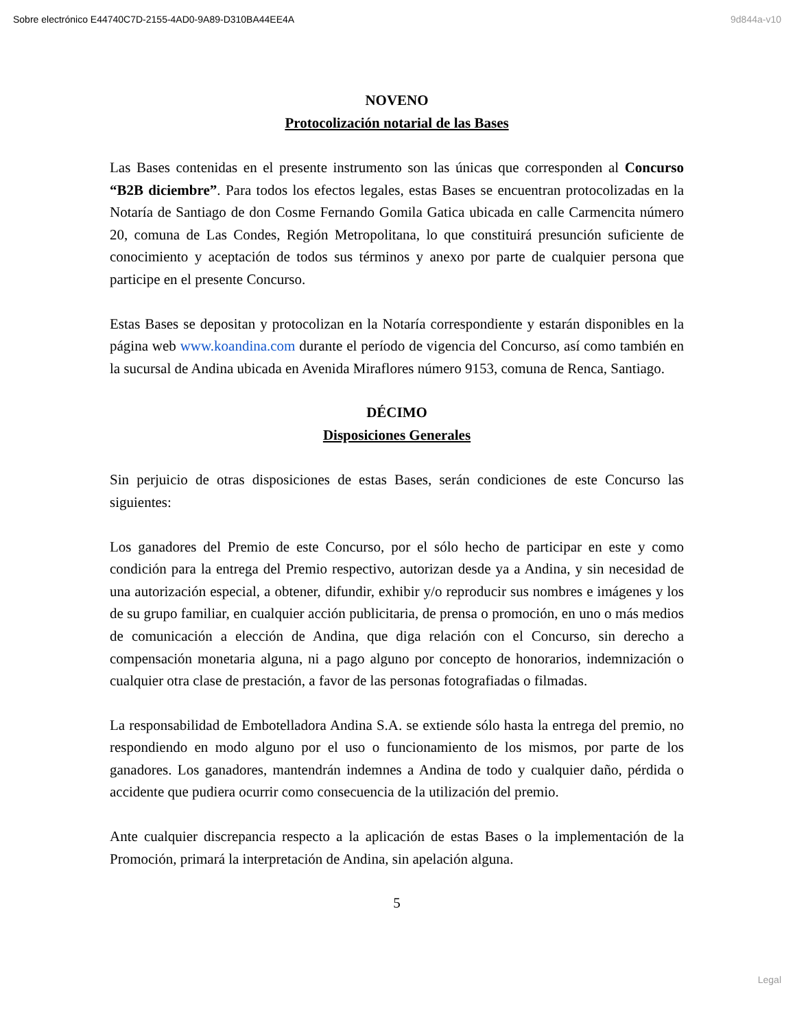Sobre electrónico E44740C7D-2155-4AD0-9A89-D310BA44EE4A 9d844a-v10
NOVENO
Protocolización notarial de las Bases
Las Bases contenidas en el presente instrumento son las únicas que corresponden al Concurso “B2B diciembre”. Para todos los efectos legales, estas Bases se encuentran protocolizadas en la Notaría de Santiago de don Cosme Fernando Gomila Gatica ubicada en calle Carmencita número 20, comuna de Las Condes, Región Metropolitana, lo que constituirá presunción suficiente de conocimiento y aceptación de todos sus términos y anexo por parte de cualquier persona que participe en el presente Concurso.
Estas Bases se depositan y protocolizan en la Notaría correspondiente y estarán disponibles en la página web www.koandina.com durante el período de vigencia del Concurso, así como también en la sucursal de Andina ubicada en Avenida Miraflores número 9153, comuna de Renca, Santiago.
DÉCIMO
Disposiciones Generales
Sin perjuicio de otras disposiciones de estas Bases, serán condiciones de este Concurso las siguientes:
Los ganadores del Premio de este Concurso, por el sólo hecho de participar en este y como condición para la entrega del Premio respectivo, autorizan desde ya a Andina, y sin necesidad de una autorización especial, a obtener, difundir, exhibir y/o reproducir sus nombres e imágenes y los de su grupo familiar, en cualquier acción publicitaria, de prensa o promoción, en uno o más medios de comunicación a elección de Andina, que diga relación con el Concurso, sin derecho a compensación monetaria alguna, ni a pago alguno por concepto de honorarios, indemnización o cualquier otra clase de prestación, a favor de las personas fotografiadas o filmadas.
La responsabilidad de Embotelladora Andina S.A. se extiende sólo hasta la entrega del premio, no respondiendo en modo alguno por el uso o funcionamiento de los mismos, por parte de los ganadores. Los ganadores, mantendrán indemnes a Andina de todo y cualquier daño, pérdida o accidente que pudiera ocurrir como consecuencia de la utilización del premio.
Ante cualquier discrepancia respecto a la aplicación de estas Bases o la implementación de la Promoción, primará la interpretación de Andina, sin apelación alguna.
5
Legal